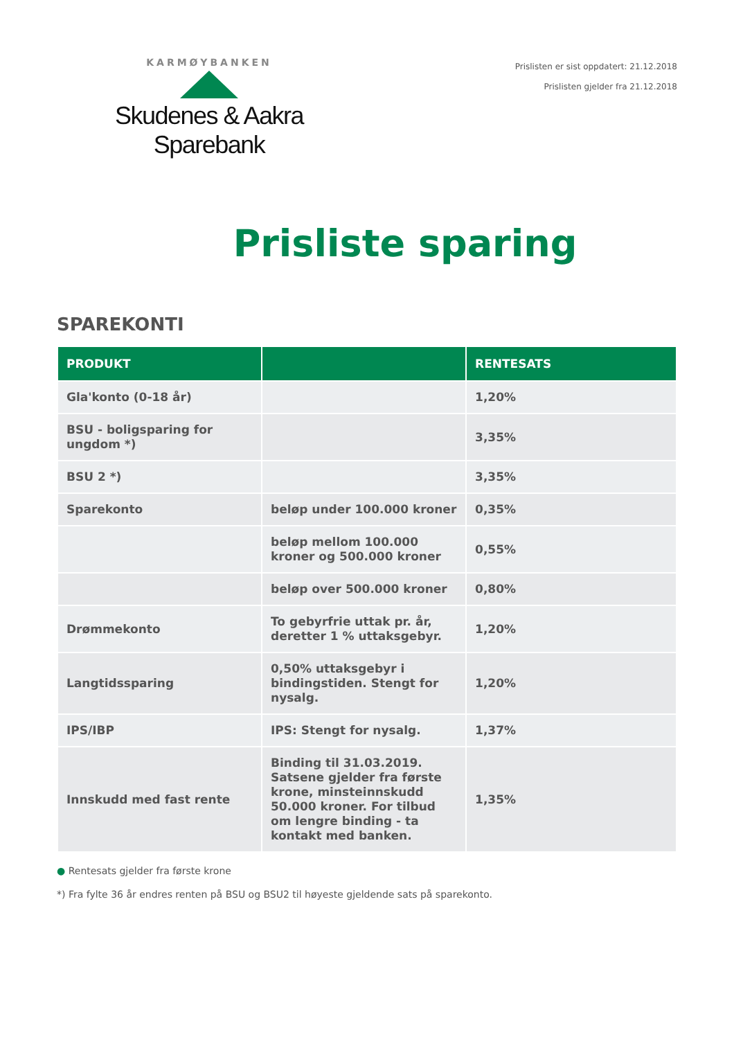KARMØYBANKEN
Skudenes & Aakra Sparebank
Prislisten er sist oppdatert: 21.12.2018
Prislisten gjelder fra 21.12.2018
Prisliste sparing
SPAREKONTI
| PRODUKT | | RENTESATS |
| --- | --- | --- |
| Gla'konto (0-18 år) | | 1,20% |
| BSU - boligsparing for ungdom *) | | 3,35% |
| BSU 2 *) | | 3,35% |
| Sparekonto | beløp under 100.000 kroner | 0,35% |
| | beløp mellom 100.000 kroner og 500.000 kroner | 0,55% |
| | beløp over 500.000 kroner | 0,80% |
| Drømmekonto | To gebyrfrie uttak pr. år, deretter 1 % uttaksgebyr. | 1,20% |
| Langtidssparing | 0,50% uttaksgebyr i bindingstiden. Stengt for nysalg. | 1,20% |
| IPS/IBP | IPS: Stengt for nysalg. | 1,37% |
| Innskudd med fast rente | Binding til 31.03.2019. Satsene gjelder fra første krone, minsteinnskudd 50.000 kroner. For tilbud om lengre binding - ta kontakt med banken. | 1,35% |
● Rentesats gjelder fra første krone
*) Fra fylte 36 år endres renten på BSU og BSU2 til høyeste gjeldende sats på sparekonto.